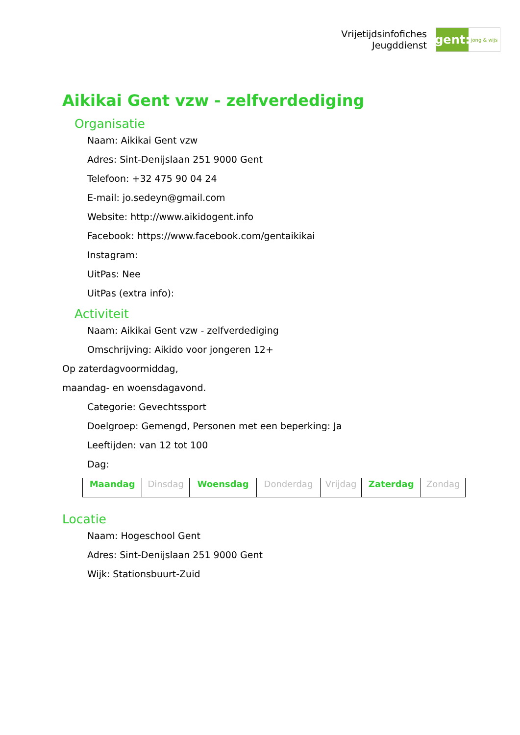Vrijetijdsinfofiches
Jeugddienst
gent:
jong & wijs
Aikikai Gent vzw - zelfverdediging
Organisatie
Naam: Aikikai Gent vzw
Adres: Sint-Denijslaan 251 9000 Gent
Telefoon: +32 475 90 04 24
E-mail: jo.sedeyn@gmail.com
Website: http://www.aikidogent.info
Facebook: https://www.facebook.com/gentaikikai
Instagram:
UitPas: Nee
UitPas (extra info):
Activiteit
Naam: Aikikai Gent vzw - zelfverdediging
Omschrijving: Aikido voor jongeren 12+
Op zaterdagvoormiddag,
maandag- en woensdagavond.
Categorie: Gevechtssport
Doelgroep: Gemengd, Personen met een beperking: Ja
Leeftijden: van 12 tot 100
Dag:
| Maandag | Dinsdag | Woensdag | Donderdag | Vrijdag | Zaterdag | Zondag |
Locatie
Naam: Hogeschool Gent
Adres: Sint-Denijslaan 251 9000 Gent
Wijk: Stationsbuurt-Zuid